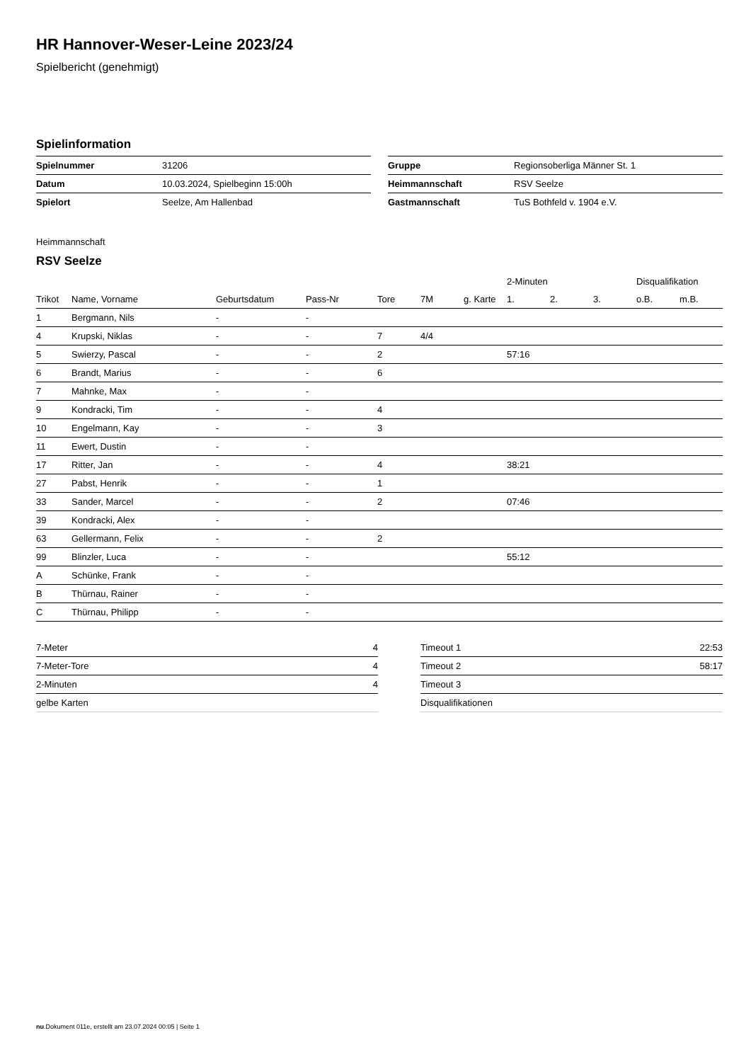HR Hannover-Weser-Leine 2023/24
Spielbericht (genehmigt)
Spielinformation
| Spielnummer | 31206 |
| Datum | 10.03.2024, Spielbeginn 15:00h |
| Spielort | Seelze, Am Hallenbad |
| Gruppe | Regionsoberliga Männer St. 1 |
| Heimmannschaft | RSV Seelze |
| Gastmannschaft | TuS Bothfeld v. 1904 e.V. |
Heimmannschaft
RSV Seelze
| | | | | | | | 2-Minuten | | | Disqualifikation | |
| --- | --- | --- | --- | --- | --- | --- | --- | --- | --- | --- | --- |
| Trikot | Name, Vorname | Geburtsdatum | Pass-Nr | Tore | 7M | g. Karte | 1. | 2. | 3. | o.B. | m.B. |
| 1 | Bergmann, Nils | - | - | | | | | | | | |
| 4 | Krupski, Niklas | - | - | 7 | 4/4 | | | | | | |
| 5 | Swierzy, Pascal | - | - | 2 | | | 57:16 | | | | |
| 6 | Brandt, Marius | - | - | 6 | | | | | | | |
| 7 | Mahnke, Max | - | - | | | | | | | | |
| 9 | Kondracki, Tim | - | - | 4 | | | | | | | |
| 10 | Engelmann, Kay | - | - | 3 | | | | | | | |
| 11 | Ewert, Dustin | - | - | | | | | | | | |
| 17 | Ritter, Jan | - | - | 4 | | | 38:21 | | | | |
| 27 | Pabst, Henrik | - | - | 1 | | | | | | | |
| 33 | Sander, Marcel | - | - | 2 | | | 07:46 | | | | |
| 39 | Kondracki, Alex | - | - | | | | | | | | |
| 63 | Gellermann, Felix | - | - | 2 | | | | | | | |
| 99 | Blinzler, Luca | - | - | | | | 55:12 | | | | |
| A | Schünke, Frank | - | - | | | | | | | | |
| B | Thürnau, Rainer | - | - | | | | | | | | |
| C | Thürnau, Philipp | - | - | | | | | | | | |
| 7-Meter | 4 |
| 7-Meter-Tore | 4 |
| 2-Minuten | 4 |
| gelbe Karten | |
| Timeout 1 | 22:53 |
| Timeout 2 | 58:17 |
| Timeout 3 | |
| Disqualifikationen | |
nu.Dokument 011e, erstellt am 23.07.2024 00:05 | Seite 1